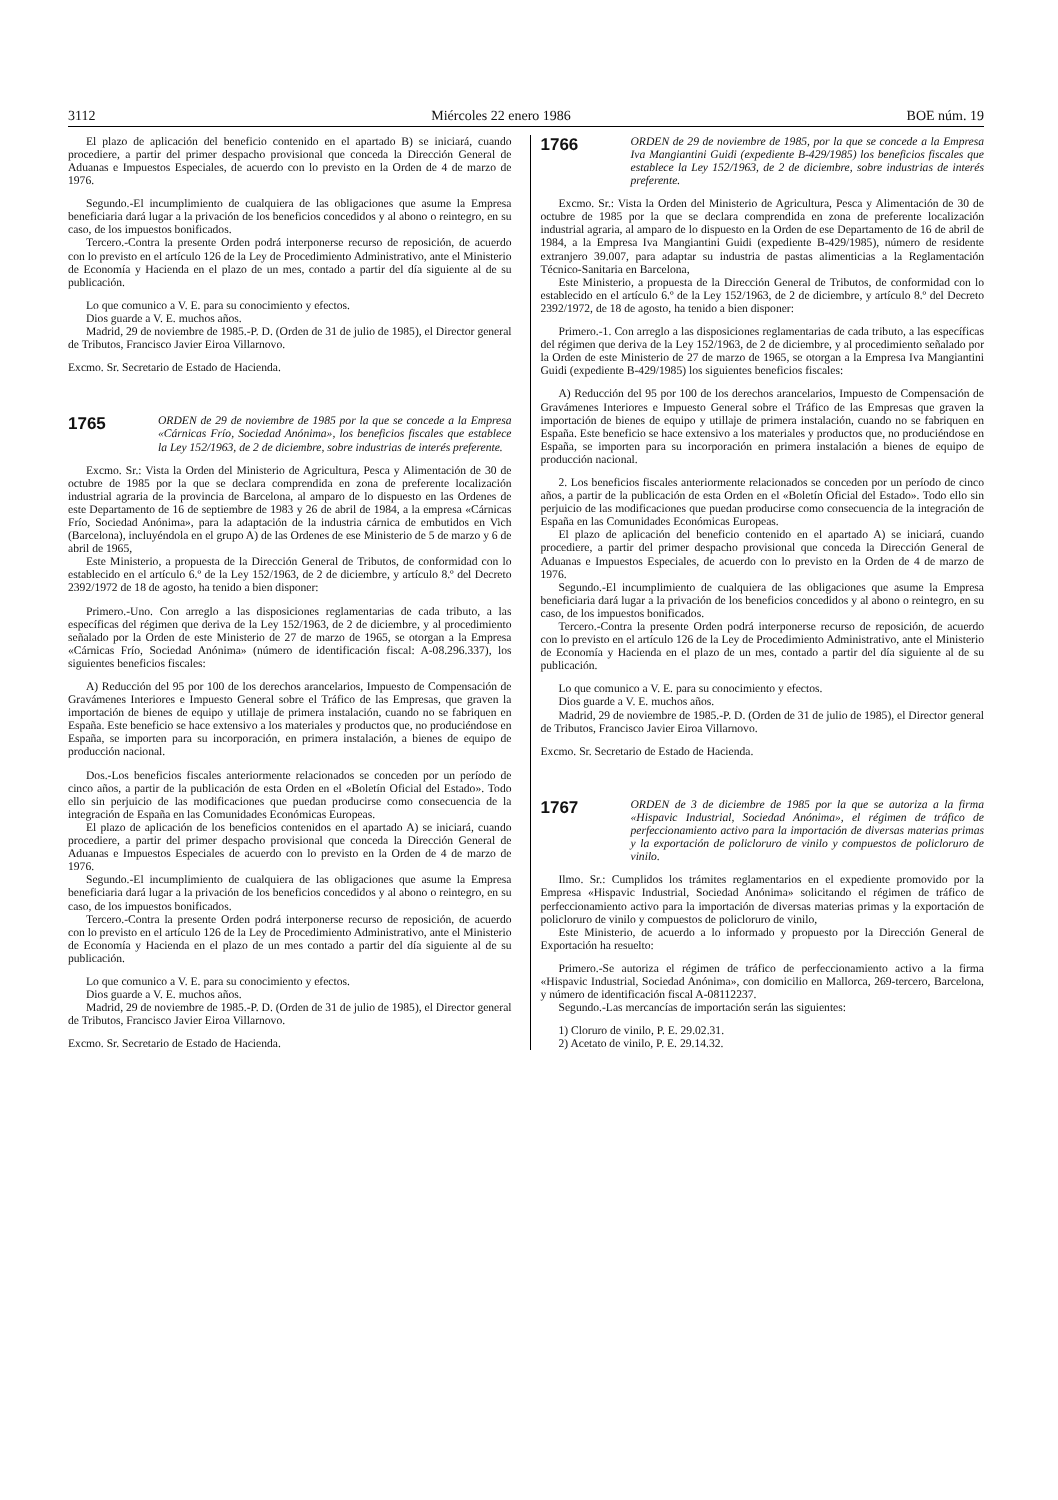3112 Miércoles 22 enero 1986 BOE núm. 19
El plazo de aplicación del beneficio contenido en el apartado B) se iniciará, cuando procediere, a partir del primer despacho provisional que conceda la Dirección General de Aduanas e Impuestos Especiales, de acuerdo con lo previsto en la Orden de 4 de marzo de 1976.
Segundo.-El incumplimiento de cualquiera de las obligaciones que asume la Empresa beneficiaria dará lugar a la privación de los beneficios concedidos y al abono o reintegro, en su caso, de los impuestos bonificados.
Tercero.-Contra la presente Orden podrá interponerse recurso de reposición, de acuerdo con lo previsto en el artículo 126 de la Ley de Procedimiento Administrativo, ante el Ministerio de Economía y Hacienda en el plazo de un mes, contado a partir del día siguiente al de su publicación.
Lo que comunico a V. E. para su conocimiento y efectos.
Dios guarde a V. E. muchos años.
Madrid, 29 de noviembre de 1985.-P. D. (Orden de 31 de julio de 1985), el Director general de Tributos, Francisco Javier Eiroa Villarnovo.
Excmo. Sr. Secretario de Estado de Hacienda.
1765
ORDEN de 29 de noviembre de 1985 por la que se concede a la Empresa «Cárnicas Frío, Sociedad Anónima», los beneficios fiscales que establece la Ley 152/1963, de 2 de diciembre, sobre industrias de interés preferente.
Excmo. Sr.: Vista la Orden del Ministerio de Agricultura, Pesca y Alimentación de 30 de octubre de 1985 por la que se declara comprendida en zona de preferente localización industrial agraria de la provincia de Barcelona, al amparo de lo dispuesto en las Ordenes de este Departamento de 16 de septiembre de 1983 y 26 de abril de 1984, a la empresa «Cárnicas Frío, Sociedad Anónima», para la adaptación de la industria cárnica de embutidos en Vich (Barcelona), incluyéndola en el grupo A) de las Ordenes de ese Ministerio de 5 de marzo y 6 de abril de 1965,
Este Ministerio, a propuesta de la Dirección General de Tributos, de conformidad con lo establecido en el artículo 6.º de la Ley 152/1963, de 2 de diciembre, y artículo 8.º del Decreto 2392/1972 de 18 de agosto, ha tenido a bien disponer:
Primero.-Uno. Con arreglo a las disposiciones reglamentarias de cada tributo, a las específicas del régimen que deriva de la Ley 152/1963, de 2 de diciembre, y al procedimiento señalado por la Orden de este Ministerio de 27 de marzo de 1965, se otorgan a la Empresa «Cárnicas Frío, Sociedad Anónima» (número de identificación fiscal: A-08.296.337), los siguientes beneficios fiscales:
A) Reducción del 95 por 100 de los derechos arancelarios, Impuesto de Compensación de Gravámenes Interiores e Impuesto General sobre el Tráfico de las Empresas, que graven la importación de bienes de equipo y utillaje de primera instalación, cuando no se fabriquen en España. Este beneficio se hace extensivo a los materiales y productos que, no produciéndose en España, se importen para su incorporación, en primera instalación, a bienes de equipo de producción nacional.
Dos.-Los beneficios fiscales anteriormente relacionados se conceden por un período de cinco años, a partir de la publicación de esta Orden en el «Boletín Oficial del Estado». Todo ello sin perjuicio de las modificaciones que puedan producirse como consecuencia de la integración de España en las Comunidades Económicas Europeas.
El plazo de aplicación de los beneficios contenidos en el apartado A) se iniciará, cuando procediere, a partir del primer despacho provisional que conceda la Dirección General de Aduanas e Impuestos Especiales de acuerdo con lo previsto en la Orden de 4 de marzo de 1976.
Segundo.-El incumplimiento de cualquiera de las obligaciones que asume la Empresa beneficiaria dará lugar a la privación de los beneficios concedidos y al abono o reintegro, en su caso, de los impuestos bonificados.
Tercero.-Contra la presente Orden podrá interponerse recurso de reposición, de acuerdo con lo previsto en el artículo 126 de la Ley de Procedimiento Administrativo, ante el Ministerio de Economía y Hacienda en el plazo de un mes contado a partir del día siguiente al de su publicación.
Lo que comunico a V. E. para su conocimiento y efectos.
Dios guarde a V. E. muchos años.
Madrid, 29 de noviembre de 1985.-P. D. (Orden de 31 de julio de 1985), el Director general de Tributos, Francisco Javier Eiroa Villarnovo.
Excmo. Sr. Secretario de Estado de Hacienda.
1766
ORDEN de 29 de noviembre de 1985, por la que se concede a la Empresa Iva Mangiantini Guidi (expediente B-429/1985) los beneficios fiscales que establece la Ley 152/1963, de 2 de diciembre, sobre industrias de interés preferente.
Excmo. Sr.: Vista la Orden del Ministerio de Agricultura, Pesca y Alimentación de 30 de octubre de 1985 por la que se declara comprendida en zona de preferente localización industrial agraria, al amparo de lo dispuesto en la Orden de ese Departamento de 16 de abril de 1984, a la Empresa Iva Mangiantini Guidi (expediente B-429/1985), número de residente extranjero 39.007, para adaptar su industria de pastas alimenticias a la Reglamentación Técnico-Sanitaria en Barcelona,
Este Ministerio, a propuesta de la Dirección General de Tributos, de conformidad con lo establecido en el artículo 6.º de la Ley 152/1963, de 2 de diciembre, y artículo 8.º del Decreto 2392/1972, de 18 de agosto, ha tenido a bien disponer:
Primero.-1. Con arreglo a las disposiciones reglamentarias de cada tributo, a las específicas del régimen que deriva de la Ley 152/1963, de 2 de diciembre, y al procedimiento señalado por la Orden de este Ministerio de 27 de marzo de 1965, se otorgan a la Empresa Iva Mangiantini Guidi (expediente B-429/1985) los siguientes beneficios fiscales:
A) Reducción del 95 por 100 de los derechos arancelarios, Impuesto de Compensación de Gravámenes Interiores e Impuesto General sobre el Tráfico de las Empresas que graven la importación de bienes de equipo y utillaje de primera instalación, cuando no se fabriquen en España. Este beneficio se hace extensivo a los materiales y productos que, no produciéndose en España, se importen para su incorporación en primera instalación a bienes de equipo de producción nacional.
2. Los beneficios fiscales anteriormente relacionados se conceden por un período de cinco años, a partir de la publicación de esta Orden en el «Boletín Oficial del Estado». Todo ello sin perjuicio de las modificaciones que puedan producirse como consecuencia de la integración de España en las Comunidades Económicas Europeas.
El plazo de aplicación del beneficio contenido en el apartado A) se iniciará, cuando procediere, a partir del primer despacho provisional que conceda la Dirección General de Aduanas e Impuestos Especiales, de acuerdo con lo previsto en la Orden de 4 de marzo de 1976.
Segundo.-El incumplimiento de cualquiera de las obligaciones que asume la Empresa beneficiaria dará lugar a la privación de los beneficios concedidos y al abono o reintegro, en su caso, de los impuestos bonificados.
Tercero.-Contra la presente Orden podrá interponerse recurso de reposición, de acuerdo con lo previsto en el artículo 126 de la Ley de Procedimiento Administrativo, ante el Ministerio de Economía y Hacienda en el plazo de un mes, contado a partir del día siguiente al de su publicación.
Lo que comunico a V. E. para su conocimiento y efectos.
Dios guarde a V. E. muchos años.
Madrid, 29 de noviembre de 1985.-P. D. (Orden de 31 de julio de 1985), el Director general de Tributos, Francisco Javier Eiroa Villarnovo.
Excmo. Sr. Secretario de Estado de Hacienda.
1767
ORDEN de 3 de diciembre de 1985 por la que se autoriza a la firma «Hispavic Industrial, Sociedad Anónima», el régimen de tráfico de perfeccionamiento activo para la importación de diversas materias primas y la exportación de policloruro de vinilo y compuestos de policloruro de vinilo.
Ilmo. Sr.: Cumplidos los trámites reglamentarios en el expediente promovido por la Empresa «Hispavic Industrial, Sociedad Anónima» solicitando el régimen de tráfico de perfeccionamiento activo para la importación de diversas materias primas y la exportación de policloruro de vinilo y compuestos de policloruro de vinilo,
Este Ministerio, de acuerdo a lo informado y propuesto por la Dirección General de Exportación ha resuelto:
Primero.-Se autoriza el régimen de tráfico de perfeccionamiento activo a la firma «Hispavic Industrial, Sociedad Anónima», con domicilio en Mallorca, 269-tercero, Barcelona, y número de identificación fiscal A-08112237.
Segundo.-Las mercancías de importación serán las siguientes:
1) Cloruro de vinilo, P. E. 29.02.31.
2) Acetato de vinilo, P. E. 29.14.32.